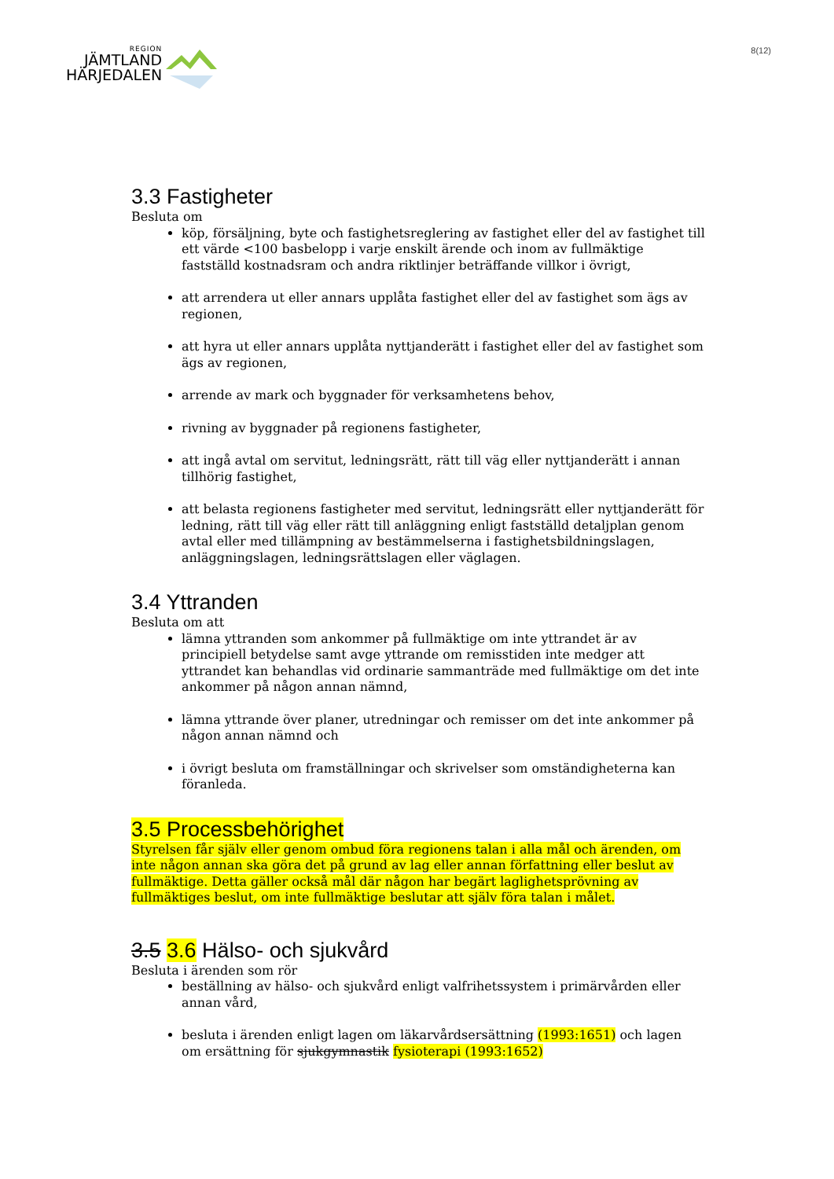REGION
JÄMTLAND
HÄRJEDALEN
8(12)
3.3 Fastigheter
Besluta om
köp, försäljning, byte och fastighetsreglering av fastighet eller del av fastighet till ett värde <100 basbelopp i varje enskilt ärende och inom av fullmäktige fastställd kostnadsram och andra riktlinjer beträffande villkor i övrigt,
att arrendera ut eller annars upplåta fastighet eller del av fastighet som ägs av regionen,
att hyra ut eller annars upplåta nyttjanderätt i fastighet eller del av fastighet som ägs av regionen,
arrende av mark och byggnader för verksamhetens behov,
rivning av byggnader på regionens fastigheter,
att ingå avtal om servitut, ledningsrätt, rätt till väg eller nyttjanderätt i annan tillhörig fastighet,
att belasta regionens fastigheter med servitut, ledningsrätt eller nyttjanderätt för ledning, rätt till väg eller rätt till anläggning enligt fastställd detaljplan genom avtal eller med tillämpning av bestämmelserna i fastighetsbildningslagen, anläggningslagen, ledningsrättslagen eller väglagen.
3.4 Yttranden
Besluta om att
lämna yttranden som ankommer på fullmäktige om inte yttrandet är av principiell betydelse samt avge yttrande om remisstiden inte medger att yttrandet kan behandlas vid ordinarie sammanträde med fullmäktige om det inte ankommer på någon annan nämnd,
lämna yttrande över planer, utredningar och remisser om det inte ankommer på någon annan nämnd och
i övrigt besluta om framställningar och skrivelser som omständigheterna kan föranleda.
3.5 Processbehörighet
Styrelsen får själv eller genom ombud föra regionens talan i alla mål och ärenden, om inte någon annan ska göra det på grund av lag eller annan författning eller beslut av fullmäktige. Detta gäller också mål där någon har begärt laglighetsprövning av fullmäktiges beslut, om inte fullmäktige beslutar att själv föra talan i målet.
3.5 3.6 Hälso- och sjukvård
Besluta i ärenden som rör
beställning av hälso- och sjukvård enligt valfrihetssystem i primärvården eller annan vård,
besluta i ärenden enligt lagen om läkarvårdsersättning (1993:1651) och lagen om ersättning för sjukgymnastik fysioterapi (1993:1652)